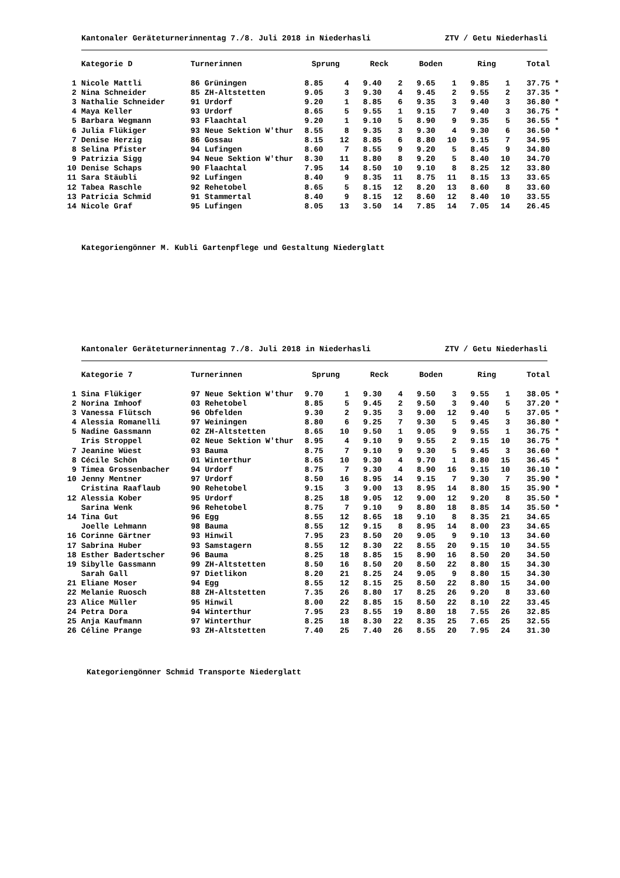Kantonaler Geräteturnerinnentag 7./8. Juli 2018 in Niederhasli ZTV / Getu Niederhasli
| | Kategorie D | Turnerinnen | Sprung | | Reck | | Boden | | Ring | | Total | |
| --- | --- | --- | --- | --- | --- | --- | --- | --- | --- | --- | --- | --- |
| 1 | Nicole Mattli | 86 Grüningen | 8.85 | 4 | 9.40 | 2 | 9.65 | 1 | 9.85 | 1 | 37.75 | * |
| 2 | Nina Schneider | 85 ZH-Altstetten | 9.05 | 3 | 9.30 | 4 | 9.45 | 2 | 9.55 | 2 | 37.35 | * |
| 3 | Nathalie Schneider | 91 Urdorf | 9.20 | 1 | 8.85 | 6 | 9.35 | 3 | 9.40 | 3 | 36.80 | * |
| 4 | Maya Keller | 93 Urdorf | 8.65 | 5 | 9.55 | 1 | 9.15 | 7 | 9.40 | 3 | 36.75 | * |
| 5 | Barbara Wegmann | 93 Flaachtal | 9.20 | 1 | 9.10 | 5 | 8.90 | 9 | 9.35 | 5 | 36.55 | * |
| 6 | Julia Flükiger | 93 Neue Sektion W'thur | 8.55 | 8 | 9.35 | 3 | 9.30 | 4 | 9.30 | 6 | 36.50 | * |
| 7 | Denise Herzig | 86 Gossau | 8.15 | 12 | 8.85 | 6 | 8.80 | 10 | 9.15 | 7 | 34.95 | |
| 8 | Selina Pfister | 94 Lufingen | 8.60 | 7 | 8.55 | 9 | 9.20 | 5 | 8.45 | 9 | 34.80 | |
| 9 | Patrizia Sigg | 94 Neue Sektion W'thur | 8.30 | 11 | 8.80 | 8 | 9.20 | 5 | 8.40 | 10 | 34.70 | |
| 10 | Denise Schaps | 90 Flaachtal | 7.95 | 14 | 8.50 | 10 | 9.10 | 8 | 8.25 | 12 | 33.80 | |
| 11 | Sara Stäubli | 92 Lufingen | 8.40 | 9 | 8.35 | 11 | 8.75 | 11 | 8.15 | 13 | 33.65 | |
| 12 | Tabea Raschle | 92 Rehetobel | 8.65 | 5 | 8.15 | 12 | 8.20 | 13 | 8.60 | 8 | 33.60 | |
| 13 | Patricia Schmid | 91 Stammertal | 8.40 | 9 | 8.15 | 12 | 8.60 | 12 | 8.40 | 10 | 33.55 | |
| 14 | Nicole Graf | 95 Lufingen | 8.05 | 13 | 3.50 | 14 | 7.85 | 14 | 7.05 | 14 | 26.45 | |
Kategoriengönner M. Kubli Gartenpflege und Gestaltung Niederglatt
Kantonaler Geräteturnerinnentag 7./8. Juli 2018 in Niederhasli ZTV / Getu Niederhasli
| | Kategorie 7 | Turnerinnen | Sprung | | Reck | | Boden | | Ring | | Total | |
| --- | --- | --- | --- | --- | --- | --- | --- | --- | --- | --- | --- | --- |
| 1 | Sina Flükiger | 97 Neue Sektion W'thur | 9.70 | 1 | 9.30 | 4 | 9.50 | 3 | 9.55 | 1 | 38.05 | * |
| 2 | Norina Imhoof | 03 Rehetobel | 8.85 | 5 | 9.45 | 2 | 9.50 | 3 | 9.40 | 5 | 37.20 | * |
| 3 | Vanessa Flütsch | 96 Obfelden | 9.30 | 2 | 9.35 | 3 | 9.00 | 12 | 9.40 | 5 | 37.05 | * |
| 4 | Alessia Romanelli | 97 Weiningen | 8.80 | 6 | 9.25 | 7 | 9.30 | 5 | 9.45 | 3 | 36.80 | * |
| 5 | Nadine Gassmann | 02 ZH-Altstetten | 8.65 | 10 | 9.50 | 1 | 9.05 | 9 | 9.55 | 1 | 36.75 | * |
| | Iris Stroppel | 02 Neue Sektion W'thur | 8.95 | 4 | 9.10 | 9 | 9.55 | 2 | 9.15 | 10 | 36.75 | * |
| 7 | Jeanine Wüest | 93 Bauma | 8.75 | 7 | 9.10 | 9 | 9.30 | 5 | 9.45 | 3 | 36.60 | * |
| 8 | Cécile Schön | 01 Winterthur | 8.65 | 10 | 9.30 | 4 | 9.70 | 1 | 8.80 | 15 | 36.45 | * |
| 9 | Timea Grossenbacher | 94 Urdorf | 8.75 | 7 | 9.30 | 4 | 8.90 | 16 | 9.15 | 10 | 36.10 | * |
| 10 | Jenny Mentner | 97 Urdorf | 8.50 | 16 | 8.95 | 14 | 9.15 | 7 | 9.30 | 7 | 35.90 | * |
| | Cristina Raaflaub | 90 Rehetobel | 9.15 | 3 | 9.00 | 13 | 8.95 | 14 | 8.80 | 15 | 35.90 | * |
| 12 | Alessia Kober | 95 Urdorf | 8.25 | 18 | 9.05 | 12 | 9.00 | 12 | 9.20 | 8 | 35.50 | * |
| | Sarina Wenk | 96 Rehetobel | 8.75 | 7 | 9.10 | 9 | 8.80 | 18 | 8.85 | 14 | 35.50 | * |
| 14 | Tina Gut | 96 Egg | 8.55 | 12 | 8.65 | 18 | 9.10 | 8 | 8.35 | 21 | 34.65 | |
| | Joelle Lehmann | 98 Bauma | 8.55 | 12 | 9.15 | 8 | 8.95 | 14 | 8.00 | 23 | 34.65 | |
| 16 | Corinne Gärtner | 93 Hinwil | 7.95 | 23 | 8.50 | 20 | 9.05 | 9 | 9.10 | 13 | 34.60 | |
| 17 | Sabrina Huber | 93 Samstagern | 8.55 | 12 | 8.30 | 22 | 8.55 | 20 | 9.15 | 10 | 34.55 | |
| 18 | Esther Badertscher | 96 Bauma | 8.25 | 18 | 8.85 | 15 | 8.90 | 16 | 8.50 | 20 | 34.50 | |
| 19 | Sibylle Gassmann | 99 ZH-Altstetten | 8.50 | 16 | 8.50 | 20 | 8.50 | 22 | 8.80 | 15 | 34.30 | |
| | Sarah Gall | 97 Dietlikon | 8.20 | 21 | 8.25 | 24 | 9.05 | 9 | 8.80 | 15 | 34.30 | |
| 21 | Eliane Moser | 94 Egg | 8.55 | 12 | 8.15 | 25 | 8.50 | 22 | 8.80 | 15 | 34.00 | |
| 22 | Melanie Ruosch | 88 ZH-Altstetten | 7.35 | 26 | 8.80 | 17 | 8.25 | 26 | 9.20 | 8 | 33.60 | |
| 23 | Alice Müller | 95 Hinwil | 8.00 | 22 | 8.85 | 15 | 8.50 | 22 | 8.10 | 22 | 33.45 | |
| 24 | Petra Dora | 94 Winterthur | 7.95 | 23 | 8.55 | 19 | 8.80 | 18 | 7.55 | 26 | 32.85 | |
| 25 | Anja Kaufmann | 97 Winterthur | 8.25 | 18 | 8.30 | 22 | 8.35 | 25 | 7.65 | 25 | 32.55 | |
| 26 | Céline Prange | 93 ZH-Altstetten | 7.40 | 25 | 7.40 | 26 | 8.55 | 20 | 7.95 | 24 | 31.30 | |
Kategoriengönner Schmid Transporte Niederglatt